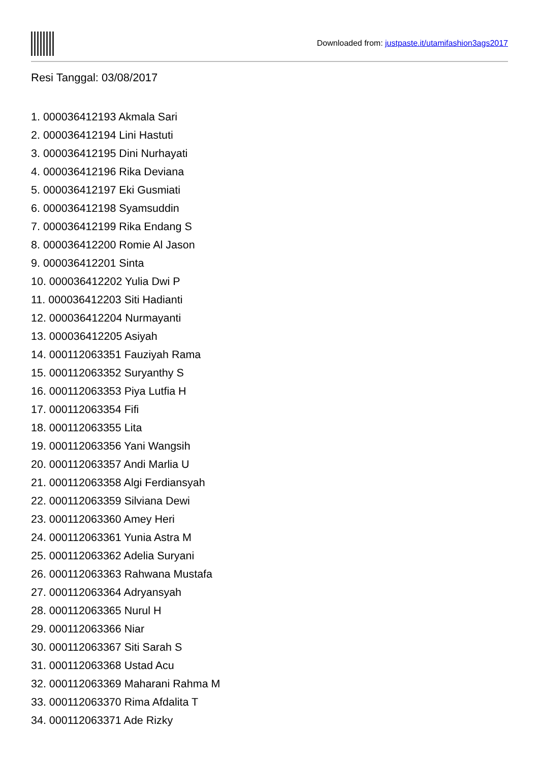Downloaded from: justpaste.it/utamifashion3ags2017
Resi Tanggal: 03/08/2017
1. 000036412193 Akmala Sari
2. 000036412194 Lini Hastuti
3. 000036412195 Dini Nurhayati
4. 000036412196 Rika Deviana
5. 000036412197 Eki Gusmiati
6. 000036412198 Syamsuddin
7. 000036412199 Rika Endang S
8. 000036412200 Romie Al Jason
9. 000036412201 Sinta
10. 000036412202 Yulia Dwi P
11. 000036412203 Siti Hadianti
12. 000036412204 Nurmayanti
13. 000036412205 Asiyah
14. 000112063351 Fauziyah Rama
15. 000112063352 Suryanthy S
16. 000112063353 Piya Lutfia H
17. 000112063354 Fifi
18. 000112063355 Lita
19. 000112063356 Yani Wangsih
20. 000112063357 Andi Marlia U
21. 000112063358 Algi Ferdiansyah
22. 000112063359 Silviana Dewi
23. 000112063360 Amey Heri
24. 000112063361 Yunia Astra M
25. 000112063362 Adelia Suryani
26. 000112063363 Rahwana Mustafa
27. 000112063364 Adryansyah
28. 000112063365 Nurul H
29. 000112063366 Niar
30. 000112063367 Siti Sarah S
31. 000112063368 Ustad Acu
32. 000112063369 Maharani Rahma M
33. 000112063370 Rima Afdalita T
34. 000112063371 Ade Rizky